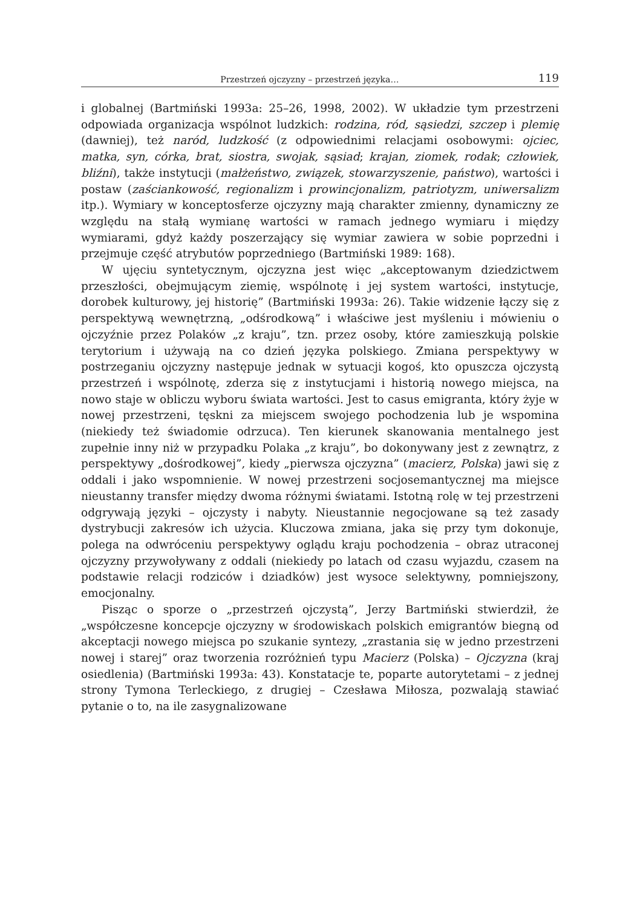Przestrzeń ojczyzny – przestrzeń języka… 119
i globalnej (Bartmiński 1993a: 25–26, 1998, 2002). W układzie tym przestrzeni odpowiada organizacja wspólnot ludzkich: rodzina, ród, sąsiedzi, szczep i plemię (dawniej), też naród, ludzkość (z odpowiednimi relacjami osobowymi: ojciec, matka, syn, córka, brat, siostra, swojak, sąsiad; krajan, ziomek, rodak; człowiek, bliźni), także instytucji (małżeństwo, związek, stowarzyszenie, państwo), wartości i postaw (zaściankowość, regionalizm i prowincjonalizm, patriotyzm, uniwersalizm itp.). Wymiary w konceptosferze ojczyzny mają charakter zmienny, dynamiczny ze względu na stałą wymianę wartości w ramach jednego wymiaru i między wymiarami, gdyż każdy poszerzający się wymiar zawiera w sobie poprzedni i przejmuje część atrybutów poprzedniego (Bartmiński 1989: 168).
W ujęciu syntetycznym, ojczyzna jest więc „akceptowanym dziedzictwem przeszłości, obejmującym ziemię, wspólnotę i jej system wartości, instytucje, dorobek kulturowy, jej historię” (Bartmiński 1993a: 26). Takie widzenie łączy się z perspektywą wewnętrzną, „odśrodkową” i właściwe jest myśleniu i mówieniu o ojczyźnie przez Polaków „z kraju”, tzn. przez osoby, które zamieszkują polskie terytorium i używają na co dzień języka polskiego. Zmiana perspektywy w postrzeganiu ojczyzny następuje jednak w sytuacji kogoś, kto opuszcza ojczystą przestrzeń i wspólnotę, zderza się z instytucjami i historią nowego miejsca, na nowo staje w obliczu wyboru świata wartości. Jest to casus emigranta, który żyje w nowej przestrzeni, tęskni za miejscem swojego pochodzenia lub je wspomina (niekiedy też świadomie odrzuca). Ten kierunek skanowania mentalnego jest zupełnie inny niż w przypadku Polaka „z kraju”, bo dokonywany jest z zewnątrz, z perspektywy „dośrodkowej”, kiedy „pierwsza ojczyzna” (macierz, Polska) jawi się z oddali i jako wspomnienie. W nowej przestrzeni socjosemantycznej ma miejsce nieustanny transfer między dwoma różnymi światami. Istotną rolę w tej przestrzeni odgrywają języki – ojczysty i nabyty. Nieustannie negocjowane są też zasady dystrybucji zakresów ich użycia. Kluczowa zmiana, jaka się przy tym dokonuje, polega na odwróceniu perspektywy oglądu kraju pochodzenia – obraz utraconej ojczyzny przywoływany z oddali (niekiedy po latach od czasu wyjazdu, czasem na podstawie relacji rodziców i dziadków) jest wysoce selektywny, pomniejszony, emocjonalny.
Pisząc o sporze o „przestrzeń ojczystą”, Jerzy Bartmiński stwierdził, że „współczesne koncepcje ojczyzny w środowiskach polskich emigrantów biegną od akceptacji nowego miejsca po szukanie syntezy, „zrastania się w jedno przestrzeni nowej i starej” oraz tworzenia rozróżnień typu Macierz (Polska) – Ojczyzna (kraj osiedlenia) (Bartmiński 1993a: 43). Konstatacje te, poparte autorytetami – z jednej strony Tymona Terleckiego, z drugiej – Czesława Miłosza, pozwalają stawiać pytanie o to, na ile zasygnalizowane